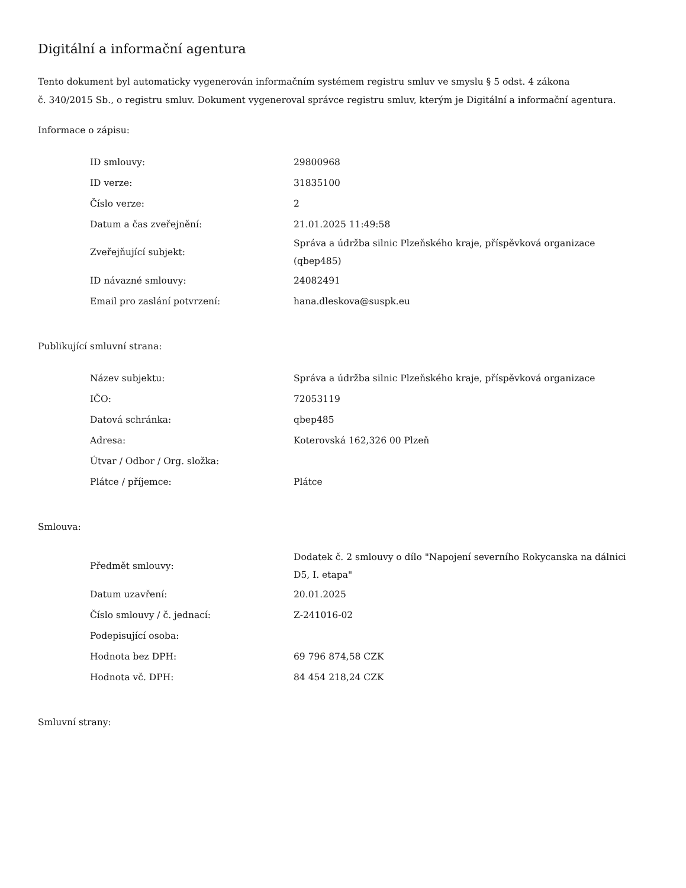Digitální a informační agentura
Tento dokument byl automaticky vygenerován informačním systémem registru smluv ve smyslu § 5 odst. 4 zákona
č. 340/2015 Sb., o registru smluv. Dokument vygeneroval správce registru smluv, kterým je Digitální a informační agentura.
Informace o zápisu:
| ID smlouvy: | 29800968 |
| ID verze: | 31835100 |
| Číslo verze: | 2 |
| Datum a čas zveřejnění: | 21.01.2025 11:49:58 |
| Zveřejňující subjekt: | Správa a údržba silnic Plzeňského kraje, příspěvková organizace (qbep485) |
| ID návazné smlouvy: | 24082491 |
| Email pro zaslání potvrzení: | hana.dleskova@suspk.eu |
Publikující smluvní strana:
| Název subjektu: | Správa a údržba silnic Plzeňského kraje, příspěvková organizace |
| IČO: | 72053119 |
| Datová schránka: | qbep485 |
| Adresa: | Koterovská 162,326 00 Plzeň |
| Útvar / Odbor / Org. složka: | |
| Plátce / příjemce: | Plátce |
Smlouva:
| Předmět smlouvy: | Dodatek č. 2 smlouvy o dílo "Napojení severního Rokycanska na dálnici D5, I. etapa" |
| Datum uzavření: | 20.01.2025 |
| Číslo smlouvy / č. jednací: | Z-241016-02 |
| Podepisující osoba: | |
| Hodnota bez DPH: | 69 796 874,58 CZK |
| Hodnota vč. DPH: | 84 454 218,24 CZK |
Smluvní strany: